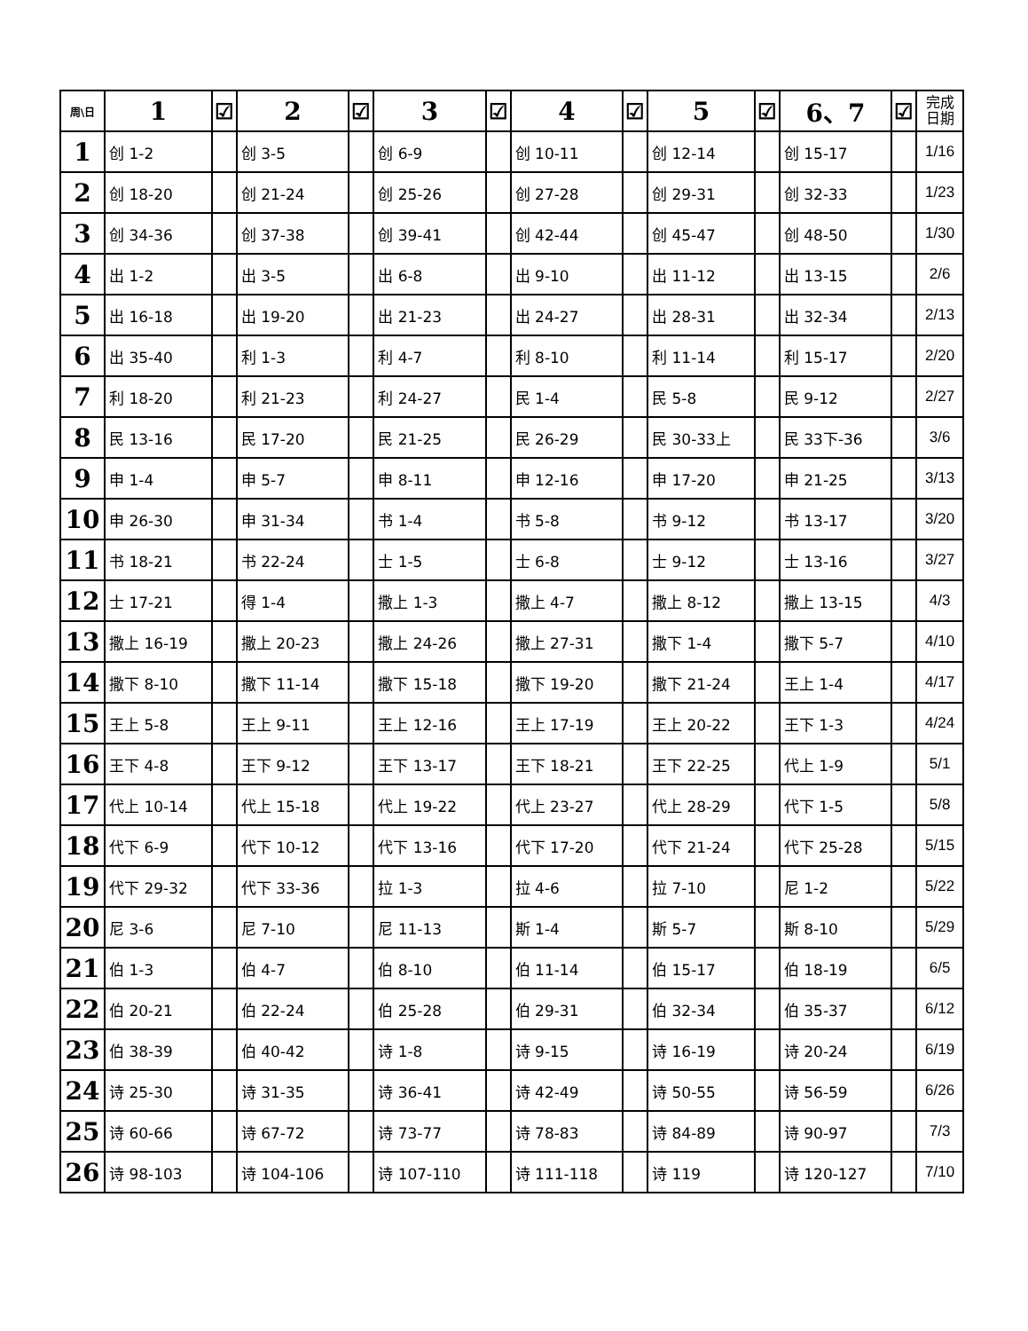| 周\日 | 1 | ☑ | 2 | ☑ | 3 | ☑ | 4 | ☑ | 5 | ☑ | 6、7 | ☑ | 完成 日期 |
| --- | --- | --- | --- | --- | --- | --- | --- | --- | --- | --- | --- | --- | --- |
| 1 | 创 1-2 | | 创 3-5 | | 创 6-9 | | 创 10-11 | | 创 12-14 | | 创 15-17 | | 1/16 |
| 2 | 创 18-20 | | 创 21-24 | | 创 25-26 | | 创 27-28 | | 创 29-31 | | 创 32-33 | | 1/23 |
| 3 | 创 34-36 | | 创 37-38 | | 创 39-41 | | 创 42-44 | | 创 45-47 | | 创 48-50 | | 1/30 |
| 4 | 出 1-2 | | 出 3-5 | | 出 6-8 | | 出 9-10 | | 出 11-12 | | 出 13-15 | | 2/6 |
| 5 | 出 16-18 | | 出 19-20 | | 出 21-23 | | 出 24-27 | | 出 28-31 | | 出 32-34 | | 2/13 |
| 6 | 出 35-40 | | 利 1-3 | | 利 4-7 | | 利 8-10 | | 利 11-14 | | 利 15-17 | | 2/20 |
| 7 | 利 18-20 | | 利 21-23 | | 利 24-27 | | 民 1-4 | | 民 5-8 | | 民 9-12 | | 2/27 |
| 8 | 民 13-16 | | 民 17-20 | | 民 21-25 | | 民 26-29 | | 民 30-33上 | | 民 33下-36 | | 3/6 |
| 9 | 申 1-4 | | 申 5-7 | | 申 8-11 | | 申 12-16 | | 申 17-20 | | 申 21-25 | | 3/13 |
| 10 | 申 26-30 | | 申 31-34 | | 书 1-4 | | 书 5-8 | | 书 9-12 | | 书 13-17 | | 3/20 |
| 11 | 书 18-21 | | 书 22-24 | | 士 1-5 | | 士 6-8 | | 士 9-12 | | 士 13-16 | | 3/27 |
| 12 | 士 17-21 | | 得 1-4 | | 撒上 1-3 | | 撒上 4-7 | | 撒上 8-12 | | 撒上 13-15 | | 4/3 |
| 13 | 撒上 16-19 | | 撒上 20-23 | | 撒上 24-26 | | 撒上 27-31 | | 撒下 1-4 | | 撒下 5-7 | | 4/10 |
| 14 | 撒下 8-10 | | 撒下 11-14 | | 撒下 15-18 | | 撒下 19-20 | | 撒下 21-24 | | 王上 1-4 | | 4/17 |
| 15 | 王上 5-8 | | 王上 9-11 | | 王上 12-16 | | 王上 17-19 | | 王上 20-22 | | 王下 1-3 | | 4/24 |
| 16 | 王下 4-8 | | 王下 9-12 | | 王下 13-17 | | 王下 18-21 | | 王下 22-25 | | 代上 1-9 | | 5/1 |
| 17 | 代上 10-14 | | 代上 15-18 | | 代上 19-22 | | 代上 23-27 | | 代上 28-29 | | 代下 1-5 | | 5/8 |
| 18 | 代下 6-9 | | 代下 10-12 | | 代下 13-16 | | 代下 17-20 | | 代下 21-24 | | 代下 25-28 | | 5/15 |
| 19 | 代下 29-32 | | 代下 33-36 | | 拉 1-3 | | 拉 4-6 | | 拉 7-10 | | 尼 1-2 | | 5/22 |
| 20 | 尼 3-6 | | 尼 7-10 | | 尼 11-13 | | 斯 1-4 | | 斯 5-7 | | 斯 8-10 | | 5/29 |
| 21 | 伯 1-3 | | 伯 4-7 | | 伯 8-10 | | 伯 11-14 | | 伯 15-17 | | 伯 18-19 | | 6/5 |
| 22 | 伯 20-21 | | 伯 22-24 | | 伯 25-28 | | 伯 29-31 | | 伯 32-34 | | 伯 35-37 | | 6/12 |
| 23 | 伯 38-39 | | 伯 40-42 | | 诗 1-8 | | 诗 9-15 | | 诗 16-19 | | 诗 20-24 | | 6/19 |
| 24 | 诗 25-30 | | 诗 31-35 | | 诗 36-41 | | 诗 42-49 | | 诗 50-55 | | 诗 56-59 | | 6/26 |
| 25 | 诗 60-66 | | 诗 67-72 | | 诗 73-77 | | 诗 78-83 | | 诗 84-89 | | 诗 90-97 | | 7/3 |
| 26 | 诗 98-103 | | 诗 104-106 | | 诗 107-110 | | 诗 111-118 | | 诗 119 | | 诗 120-127 | | 7/10 |